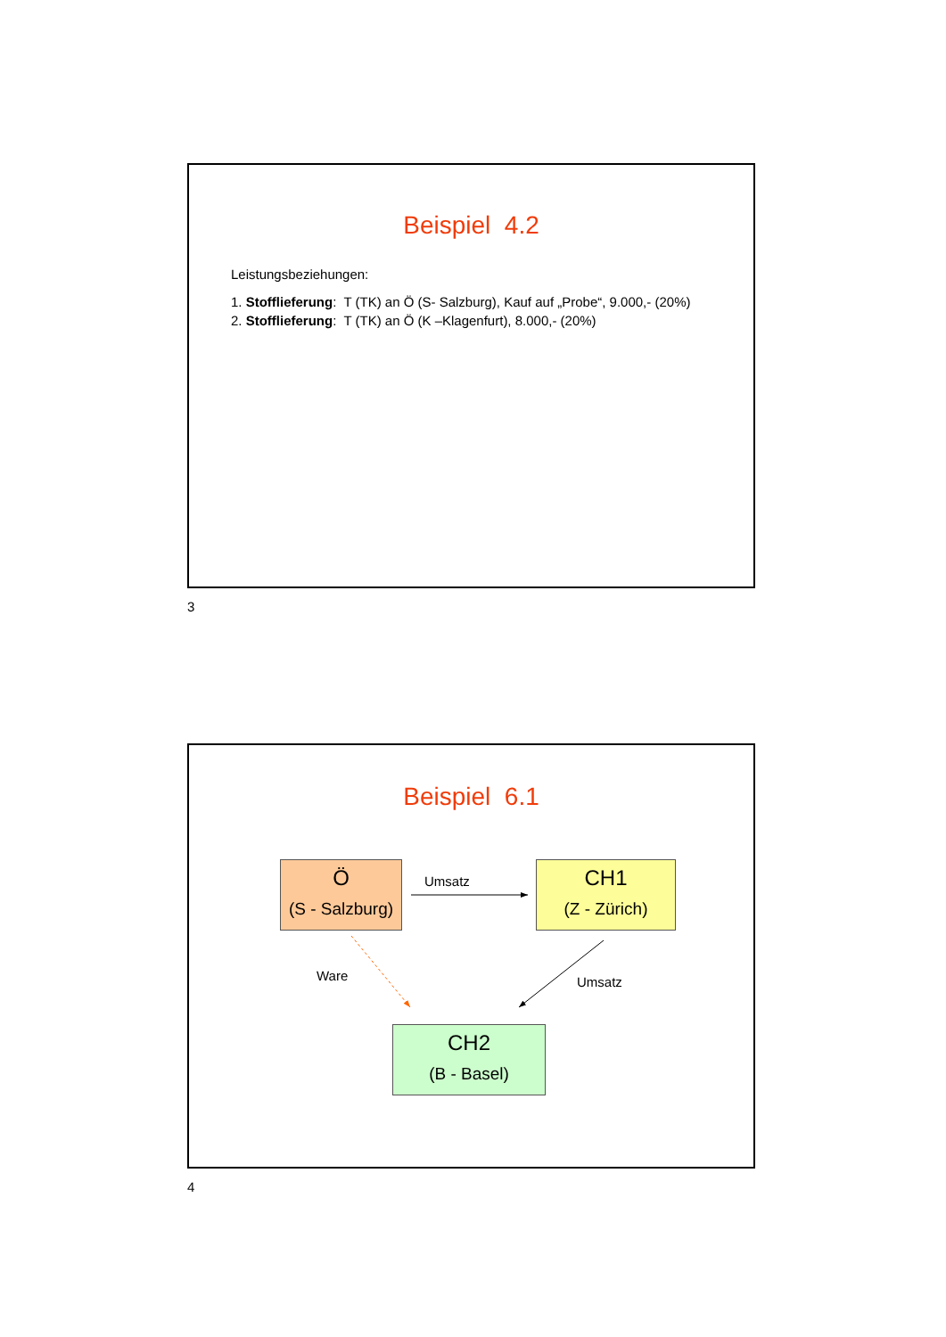Beispiel 4.2
Leistungsbeziehungen:
1. Stofflieferung: T (TK) an Ö (S- Salzburg), Kauf auf „Probe“, 9.000,- (20%)
2. Stofflieferung: T (TK) an Ö (K –Klagenfurt), 8.000,- (20%)
3
Beispiel 6.1
Ö
(S - Salzburg)
CH1
(Z - Zürich)
CH2
(B - Basel)
Umsatz
Ware Umsatz
4